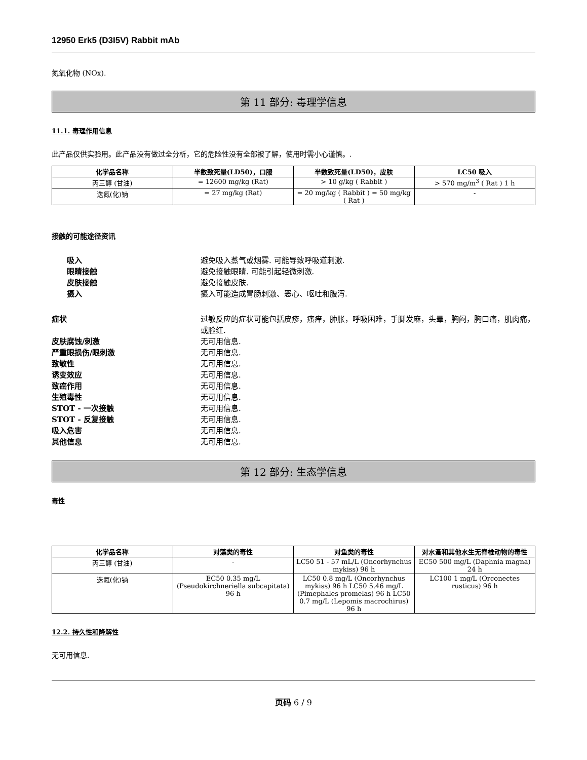12950 Erk5 (D3I5V) Rabbit mAb
氮氧化物 (NOx).
第 11 部分: 毒理学信息
11.1. 毒理作用信息
此产品仅供实验用。此产品没有做过全分析，它的危险性没有全部被了解，使用时需小心谨慎。.
| 化学品名称 | 半数致死量(LD50)，口服 | 半数致死量(LD50)，皮肤 | LC50 吸入 |
| --- | --- | --- | --- |
| 丙三醇 (甘油) | = 12600 mg/kg (Rat) | > 10 g/kg ( Rabbit ) | > 570 mg/m<sup>3</sup> ( Rat ) 1 h |
| 迭氮(化)钠 | = 27 mg/kg (Rat) | = 20 mg/kg ( Rabbit ) = 50 mg/kg ( Rat ) | - |
接触的可能途径资讯
吸入 避免吸入蒸气或烟雾. 可能导致呼吸道刺激.
眼睛接触 避免接触眼睛. 可能引起轻微刺激.
皮肤接触 避免接触皮肤.
摄入 摄入可能造成胃肠刺激、恶心、呕吐和腹泻.
症状 过敏反应的症状可能包括皮疹，瘙痒，肿胀，呼吸困难，手脚发麻，头晕，胸闷，胸口痛，肌肉痛，或脸红.
皮肤腐蚀/刺激 无可用信息.
严重眼损伤/眼刺激 无可用信息.
致敏性 无可用信息.
诱变效应 无可用信息.
致癌作用 无可用信息.
生殖毒性 无可用信息.
STOT - 一次接触 无可用信息.
STOT - 反复接触 无可用信息.
吸入危害 无可用信息.
其他信息 无可用信息.
第 12 部分: 生态学信息
毒性
| 化学品名称 | 对藻类的毒性 | 对鱼类的毒性 | 对水蚤和其他水生无脊椎动物的毒性 |
| --- | --- | --- | --- |
| 丙三醇 (甘油) | - | LC50 51 - 57 mL/L (Oncorhynchus mykiss) 96 h | EC50 500 mg/L (Daphnia magna) 24 h |
| 迭氮(化)钠 | EC50 0.35 mg/L (Pseudokirchneriella subcapitata) 96 h | LC50 0.8 mg/L (Oncorhynchus mykiss) 96 h LC50 5.46 mg/L (Pimephales promelas) 96 h LC50 0.7 mg/L (Lepomis macrochirus) 96 h | LC100 1 mg/L (Orconectes rusticus) 96 h |
12.2. 持久性和降解性
无可用信息.
页码 6 / 9